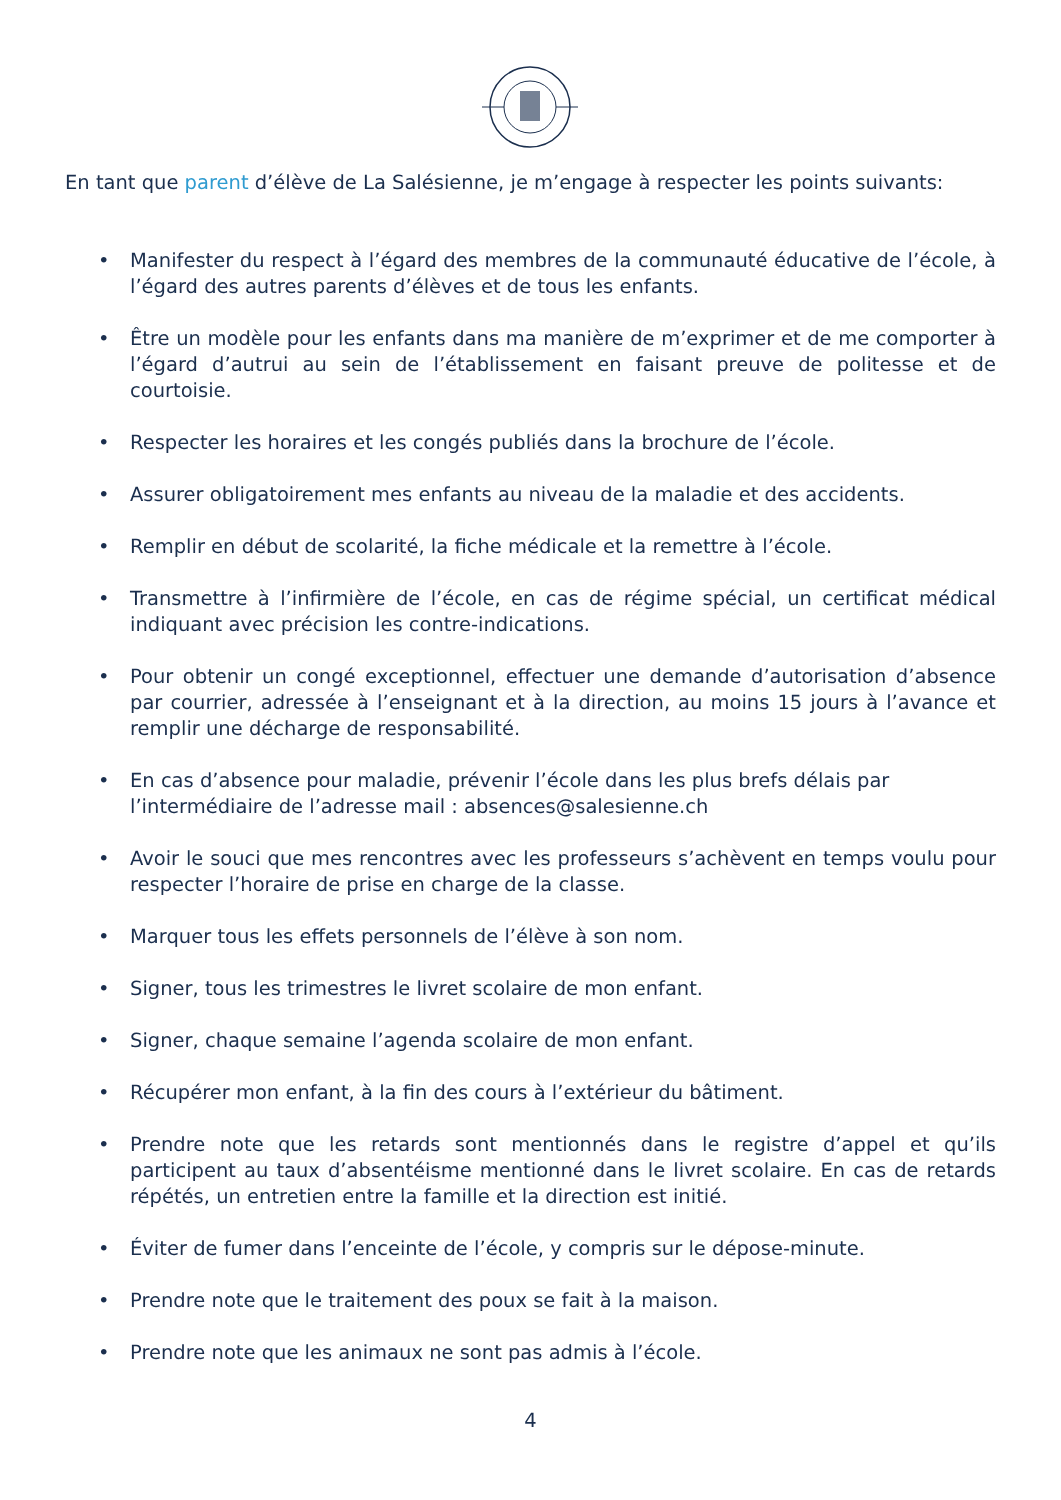En tant que parent d’élève de La Salésienne, je m’engage à respecter les points suivants:
• Manifester du respect à l’égard des membres de la communauté éducative de l’école, à l’égard des autres parents d’élèves et de tous les enfants.
• Être un modèle pour les enfants dans ma manière de m’exprimer et de me comporter à l’égard d’autrui au sein de l’établissement en faisant preuve de politesse et de courtoisie.
• Respecter les horaires et les congés publiés dans la brochure de l’école.
• Assurer obligatoirement mes enfants au niveau de la maladie et des accidents.
• Remplir en début de scolarité, la fiche médicale et la remettre à l’école.
• Transmettre à l’infirmière de l’école, en cas de régime spécial, un certificat médical indiquant avec précision les contre-indications.
• Pour obtenir un congé exceptionnel, effectuer une demande d’autorisation d’absence par courrier, adressée à l’enseignant et à la direction, au moins 15 jours à l’avance et remplir une décharge de responsabilité.
• En cas d’absence pour maladie, prévenir l’école dans les plus brefs délais par l’intermédiaire de l’adresse mail : absences@salesienne.ch
• Avoir le souci que mes rencontres avec les professeurs s’achèvent en temps voulu pour respecter l’horaire de prise en charge de la classe.
• Marquer tous les effets personnels de l’élève à son nom.
• Signer, tous les trimestres le livret scolaire de mon enfant.
• Signer, chaque semaine l’agenda scolaire de mon enfant.
• Récupérer mon enfant, à la fin des cours à l’extérieur du bâtiment.
• Prendre note que les retards sont mentionnés dans le registre d’appel et qu’ils participent au taux d’absentéisme mentionné dans le livret scolaire. En cas de retards répétés, un entretien entre la famille et la direction est initié.
• Éviter de fumer dans l’enceinte de l’école, y compris sur le dépose-minute.
• Prendre note que le traitement des poux se fait à la maison.
• Prendre note que les animaux ne sont pas admis à l’école.
4